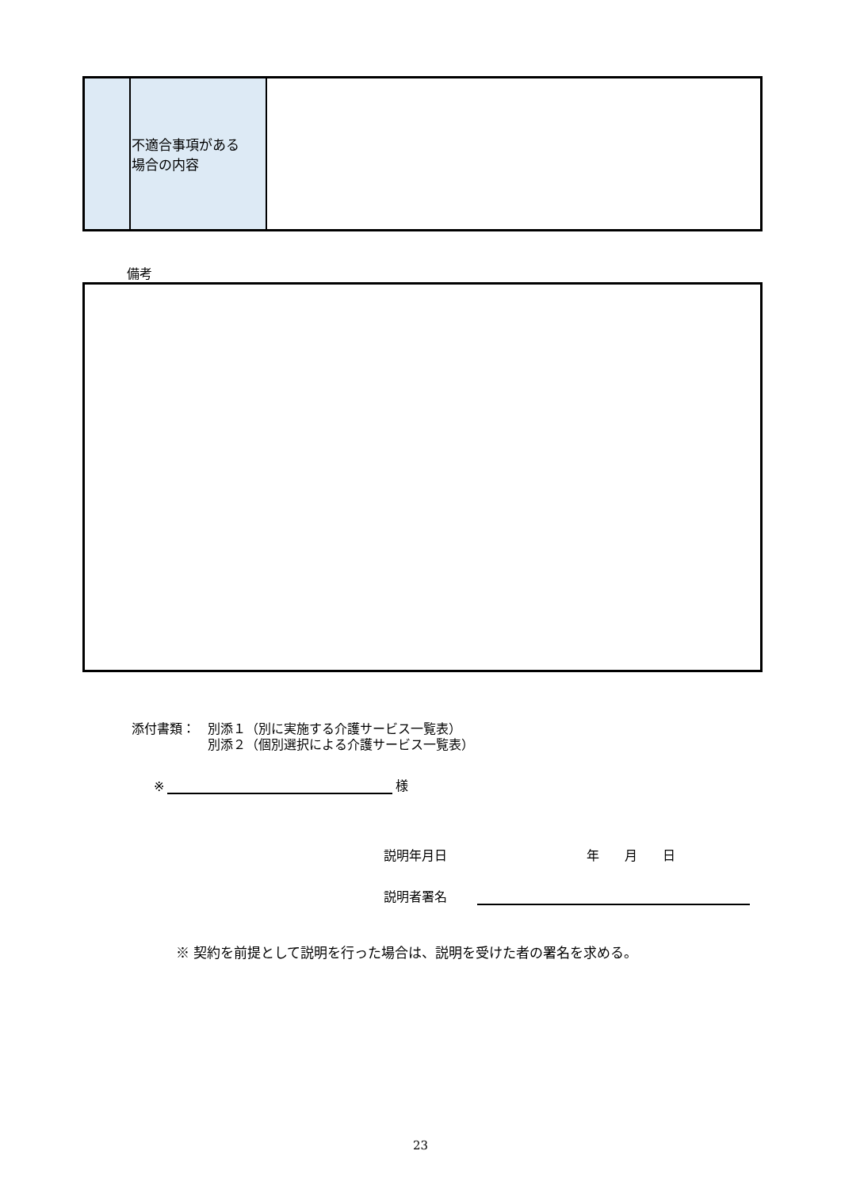| | 不適合事項がある 場合の内容 | |
備考
添付書類：　別添１（別に実施する介護サービス一覧表）
　　　　　　別添２（個別選択による介護サービス一覧表）
※ 様
説明年月日 年　　月　　日
説明者署名
※ 契約を前提として説明を行った場合は、説明を受けた者の署名を求める。
23